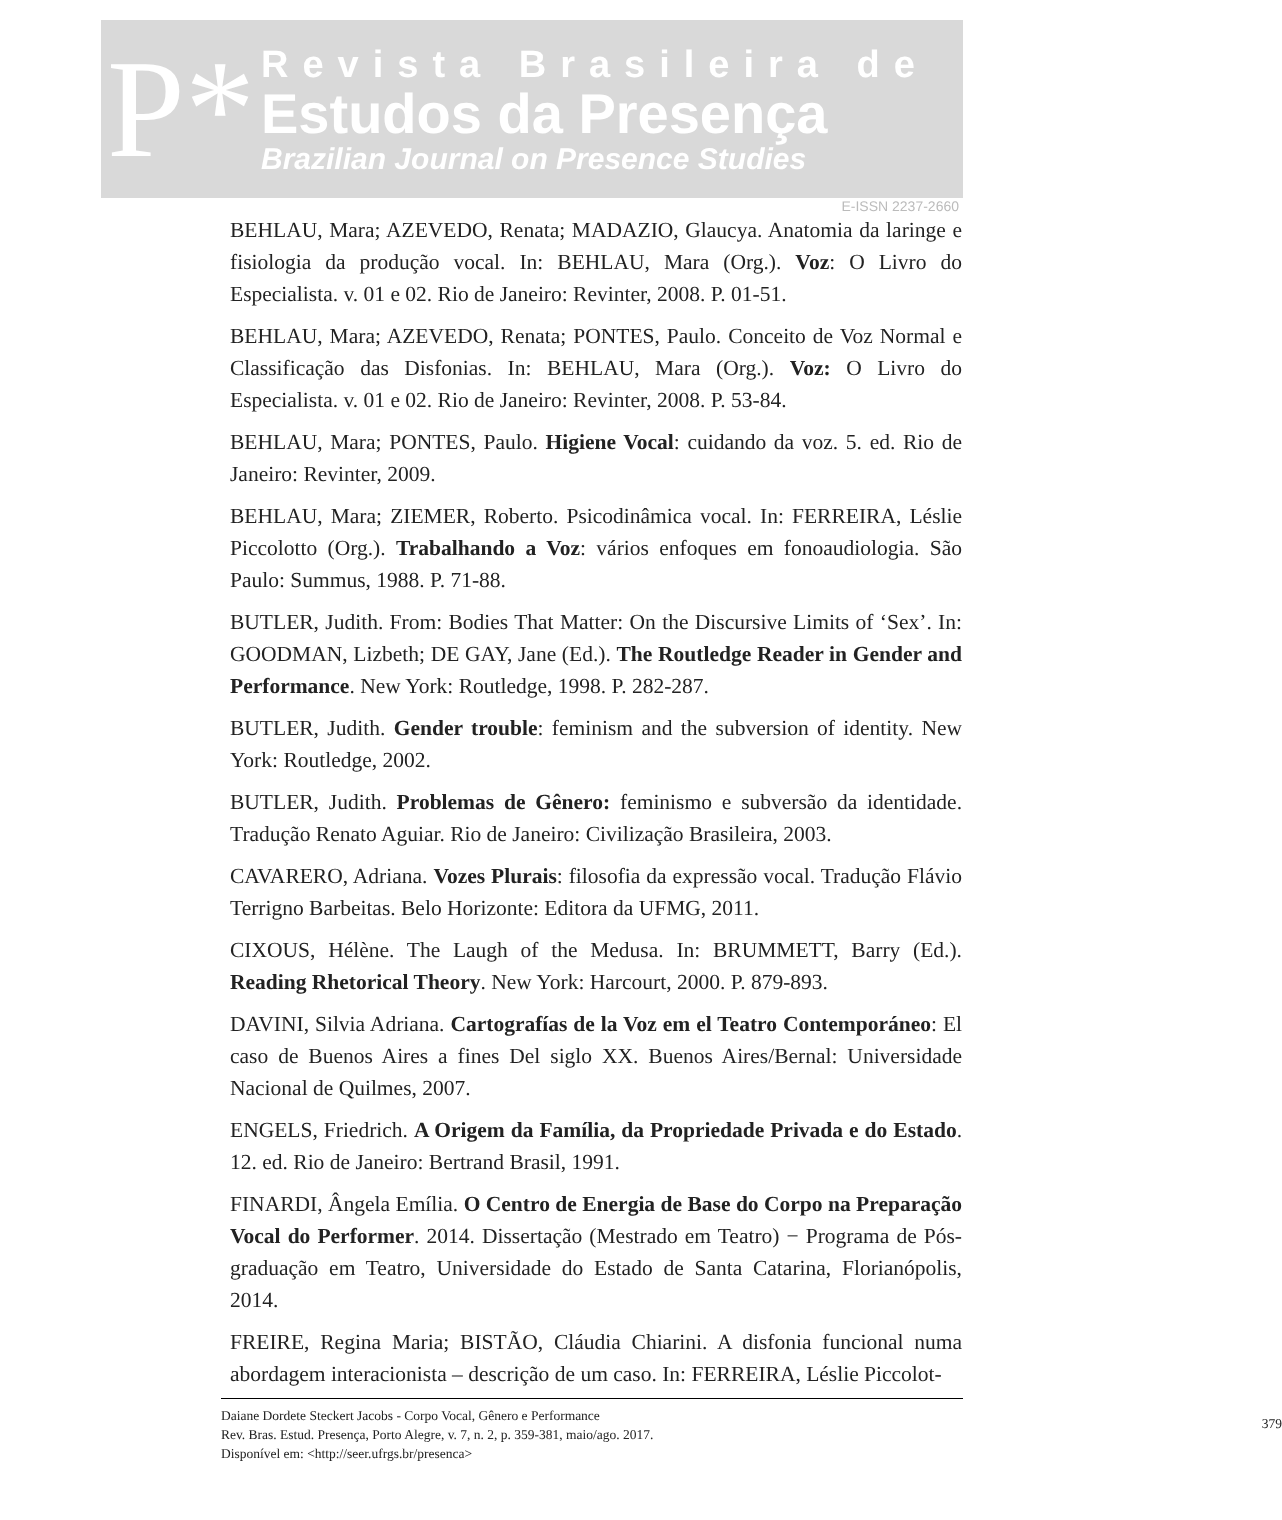P*
Revista Brasileira de
Estudos da Presença
Brazilian Journal on Presence Studies
E-ISSN 2237-2660
BEHLAU, Mara; AZEVEDO, Renata; MADAZIO, Glaucya. Anatomia da laringe e fisiologia da produção vocal. In: BEHLAU, Mara (Org.). Voz: O Livro do Especialista. v. 01 e 02. Rio de Janeiro: Revinter, 2008. P. 01-51.
BEHLAU, Mara; AZEVEDO, Renata; PONTES, Paulo. Conceito de Voz Normal e Classificação das Disfonias. In: BEHLAU, Mara (Org.). Voz: O Livro do Especialista. v. 01 e 02. Rio de Janeiro: Revinter, 2008. P. 53-84.
BEHLAU, Mara; PONTES, Paulo. Higiene Vocal: cuidando da voz. 5. ed. Rio de Janeiro: Revinter, 2009.
BEHLAU, Mara; ZIEMER, Roberto. Psicodinâmica vocal. In: FERREIRA, Léslie Piccolotto (Org.). Trabalhando a Voz: vários enfoques em fonoaudiologia. São Paulo: Summus, 1988. P. 71-88.
BUTLER, Judith. From: Bodies That Matter: On the Discursive Limits of ‘Sex’. In: GOODMAN, Lizbeth; DE GAY, Jane (Ed.). The Routledge Reader in Gender and Performance. New York: Routledge, 1998. P. 282-287.
BUTLER, Judith. Gender trouble: feminism and the subversion of identity. New York: Routledge, 2002.
BUTLER, Judith. Problemas de Gênero: feminismo e subversão da identidade. Tradução Renato Aguiar. Rio de Janeiro: Civilização Brasileira, 2003.
CAVARERO, Adriana. Vozes Plurais: filosofia da expressão vocal. Tradução Flávio Terrigno Barbeitas. Belo Horizonte: Editora da UFMG, 2011.
CIXOUS, Hélène. The Laugh of the Medusa. In: BRUMMETT, Barry (Ed.). Reading Rhetorical Theory. New York: Harcourt, 2000. P. 879-893.
DAVINI, Silvia Adriana. Cartografías de la Voz em el Teatro Contemporáneo: El caso de Buenos Aires a fines Del siglo XX. Buenos Aires/Bernal: Universidade Nacional de Quilmes, 2007.
ENGELS, Friedrich. A Origem da Família, da Propriedade Privada e do Estado. 12. ed. Rio de Janeiro: Bertrand Brasil, 1991.
FINARDI, Ângela Emília. O Centro de Energia de Base do Corpo na Preparação Vocal do Performer. 2014. Dissertação (Mestrado em Teatro) − Programa de Pós-graduação em Teatro, Universidade do Estado de Santa Catarina, Florianópolis, 2014.
FREIRE, Regina Maria; BISTÃO, Cláudia Chiarini. A disfonia funcional numa abordagem interacionista – descrição de um caso. In: FERREIRA, Léslie Piccolot-
Daiane Dordete Steckert Jacobs - Corpo Vocal, Gênero e Performance
Rev. Bras. Estud. Presença, Porto Alegre, v. 7, n. 2, p. 359-381, maio/ago. 2017.
Disponível em: <http://seer.ufrgs.br/presenca>
379